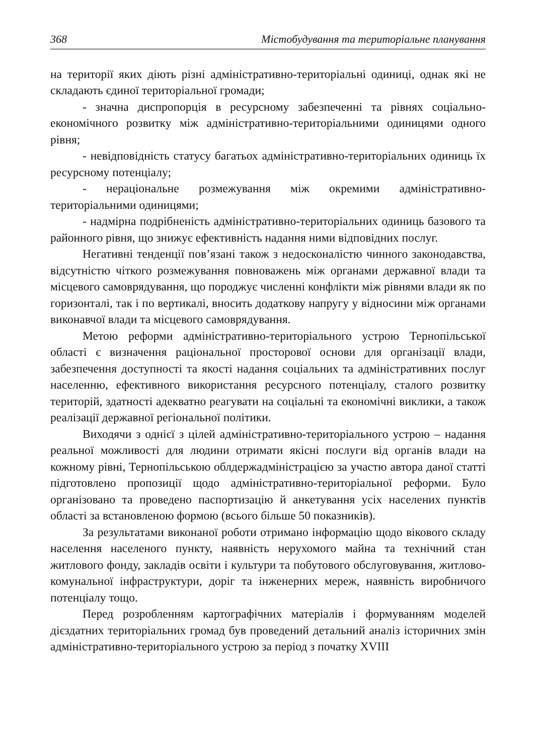368 Містобудування та територіальне планування
на території яких діють різні адміністративно-територіальні одиниці, однак які не складають єдиної територіальної громади;
- значна диспропорція в ресурсному забезпеченні та рівнях соціально-економічного розвитку між адміністративно-територіальними одиницями одного рівня;
- невідповідність статусу багатьох адміністративно-територіальних одиниць їх ресурсному потенціалу;
- нераціональне розмежування між окремими адміністративно-територіальними одиницями;
- надмірна подрібненість адміністративно-територіальних одиниць базового та районного рівня, що знижує ефективність надання ними відповідних послуг.
Негативні тенденції пов’язані також з недосконалістю чинного законодавства, відсутністю чіткого розмежування повноважень між органами державної влади та місцевого самоврядування, що породжує численні конфлікти між рівнями влади як по горизонталі, так і по вертикалі, вносить додаткову напругу у відносини між органами виконавчої влади та місцевого самоврядування.
Метою реформи адміністративно-територіального устрою Тернопільської області є визначення раціональної просторової основи для організації влади, забезпечення доступності та якості надання соціальних та адміністративних послуг населенню, ефективного використання ресурсного потенціалу, сталого розвитку територій, здатності адекватно реагувати на соціальні та економічні виклики, а також реалізації державної регіональної політики.
Виходячи з однієї з цілей адміністративно-територіального устрою – надання реальної можливості для людини отримати якісні послуги від органів влади на кожному рівні, Тернопільською облдержадміністрацією за участю автора даної статті підготовлено пропозиції щодо адміністративно-територіальної реформи. Було організовано та проведено паспортизацію й анкетування усіх населених пунктів області за встановленою формою (всього більше 50 показників).
За результатами виконаної роботи отримано інформацію щодо вікового складу населення населеного пункту, наявність нерухомого майна та технічний стан житлового фонду, закладів освіти і культури та побутового обслуговування, житлово-комунальної інфраструктури, доріг та інженерних мереж, наявність виробничого потенціалу тощо.
Перед розробленням картографічних матеріалів і формуванням моделей дієздатних територіальних громад був проведений детальний аналіз історичних змін адміністративно-територіального устрою за період з початку XVIII